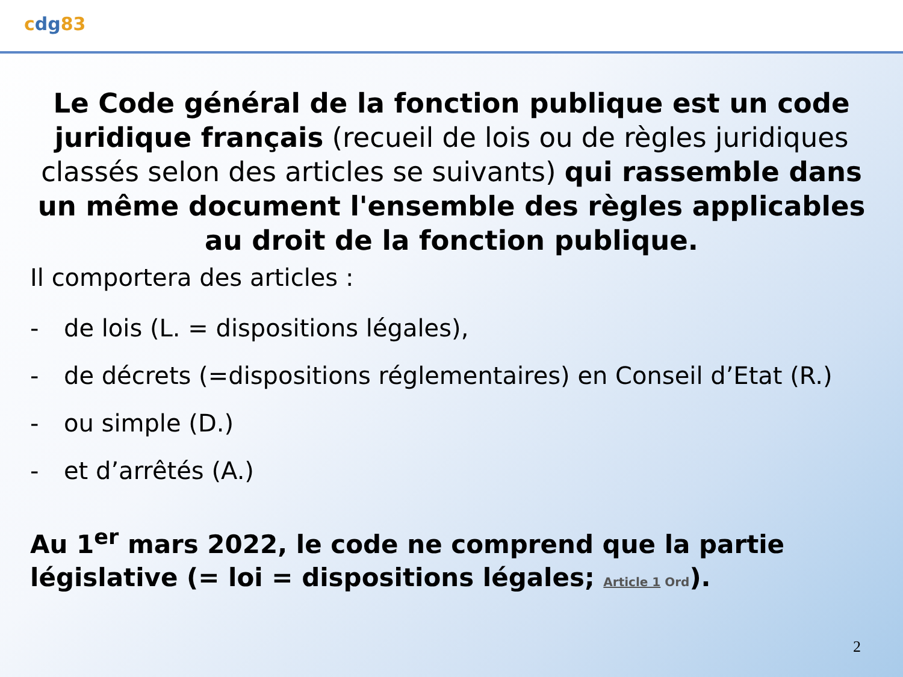cdg83
Le Code général de la fonction publique est un code juridique français (recueil de lois ou de règles juridiques classés selon des articles se suivants) qui rassemble dans un même document l'ensemble des règles applicables au droit de la fonction publique.
Il comportera des articles :
- de lois (L. = dispositions légales),
- de décrets (=dispositions réglementaires) en Conseil d’Etat (R.)
- ou simple (D.)
- et d’arrêtés (A.)
Au 1<sup>er</sup> mars 2022, le code ne comprend que la partie législative (= loi = dispositions légales; Article 1 Ord).
2